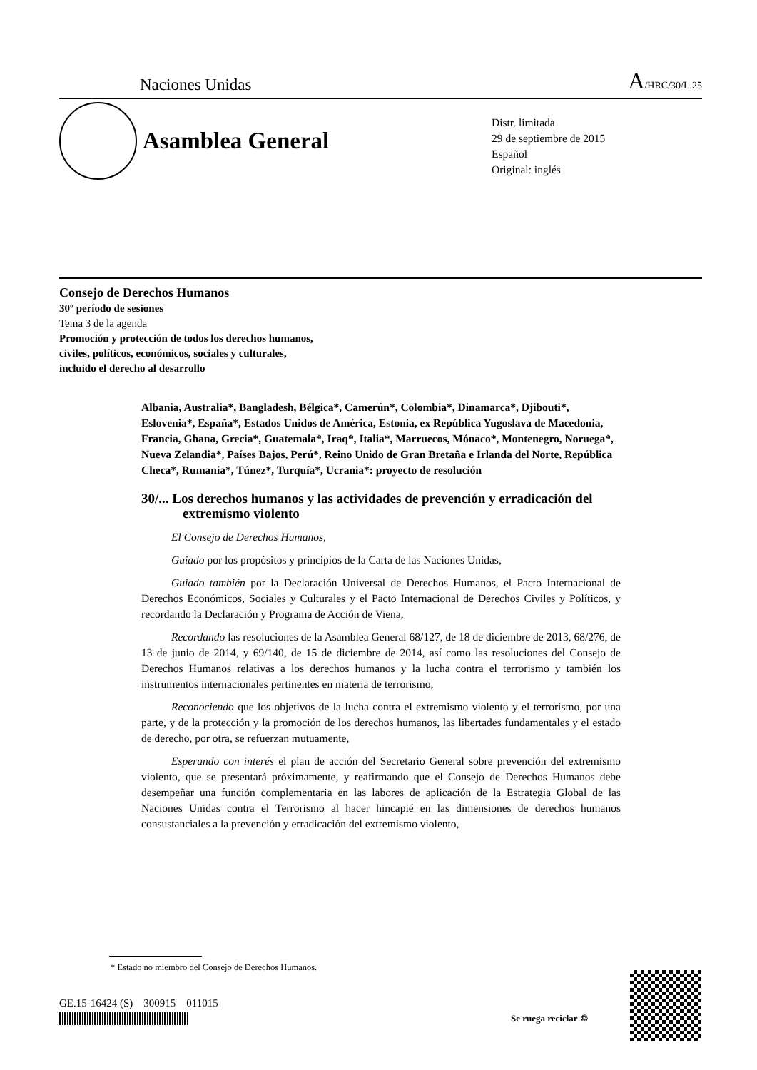Naciones Unidas A/HRC/30/L.25
Asamblea General
Distr. limitada
29 de septiembre de 2015
Español
Original: inglés
Consejo de Derechos Humanos
30º período de sesiones
Tema 3 de la agenda
Promoción y protección de todos los derechos humanos,
civiles, políticos, económicos, sociales y culturales,
incluido el derecho al desarrollo
Albania, Australia*, Bangladesh, Bélgica*, Camerún*, Colombia*, Dinamarca*, Djibouti*, Eslovenia*, España*, Estados Unidos de América, Estonia, ex República Yugoslava de Macedonia, Francia, Ghana, Grecia*, Guatemala*, Iraq*, Italia*, Marruecos, Mónaco*, Montenegro, Noruega*, Nueva Zelandia*, Países Bajos, Perú*, Reino Unido de Gran Bretaña e Irlanda del Norte, República Checa*, Rumania*, Túnez*, Turquía*, Ucrania*: proyecto de resolución
30/... Los derechos humanos y las actividades de prevención y erradicación del extremismo violento
El Consejo de Derechos Humanos,
Guiado por los propósitos y principios de la Carta de las Naciones Unidas,
Guiado también por la Declaración Universal de Derechos Humanos, el Pacto Internacional de Derechos Económicos, Sociales y Culturales y el Pacto Internacional de Derechos Civiles y Políticos, y recordando la Declaración y Programa de Acción de Viena,
Recordando las resoluciones de la Asamblea General 68/127, de 18 de diciembre de 2013, 68/276, de 13 de junio de 2014, y 69/140, de 15 de diciembre de 2014, así como las resoluciones del Consejo de Derechos Humanos relativas a los derechos humanos y la lucha contra el terrorismo y también los instrumentos internacionales pertinentes en materia de terrorismo,
Reconociendo que los objetivos de la lucha contra el extremismo violento y el terrorismo, por una parte, y de la protección y la promoción de los derechos humanos, las libertades fundamentales y el estado de derecho, por otra, se refuerzan mutuamente,
Esperando con interés el plan de acción del Secretario General sobre prevención del extremismo violento, que se presentará próximamente, y reafirmando que el Consejo de Derechos Humanos debe desempeñar una función complementaria en las labores de aplicación de la Estrategia Global de las Naciones Unidas contra el Terrorismo al hacer hincapié en las dimensiones de derechos humanos consustanciales a la prevención y erradicación del extremismo violento,
* Estado no miembro del Consejo de Derechos Humanos.
GE.15-16424 (S) 300915 011015
Se ruega reciclar ♲